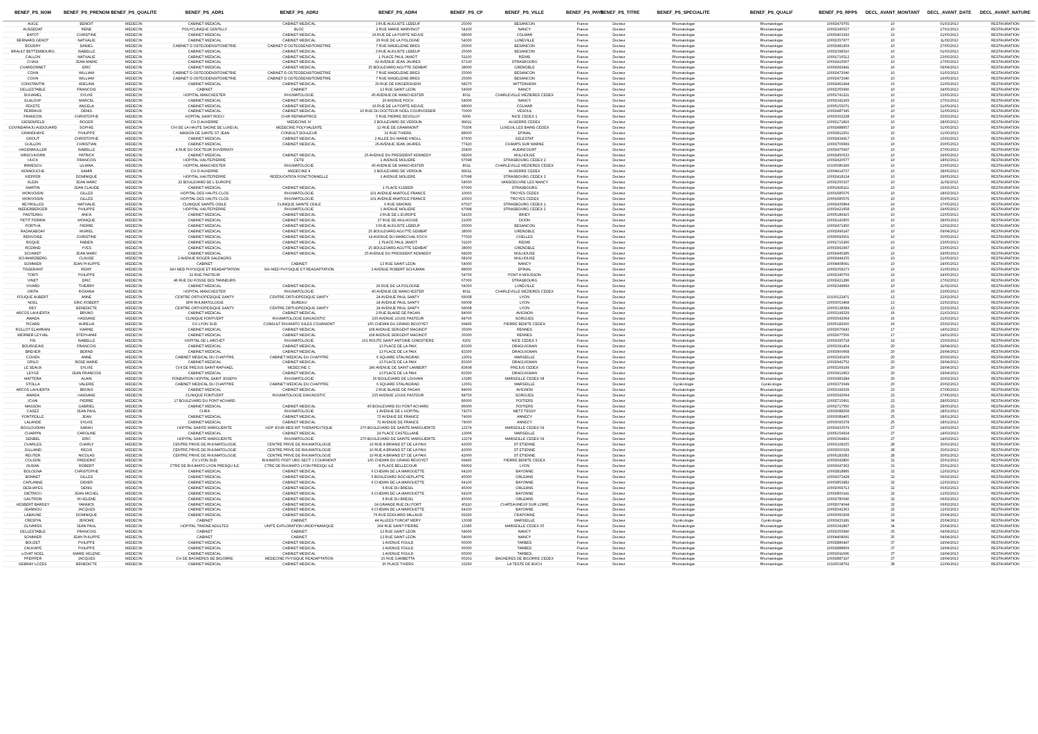| BENEF_PS_NOM | BENEF_PS_PRENOM | BENEF_PS_QUALITE | BENEF_PS_ADR1 | BENEF_PS_ADR2 | BENEF_PS_ADR4 | BENEF_PS_CP | BENEF_PS_VILLE | BENEF_PS_PAYS | BENEF_PS_TITRE | BENEF_PS_SPECIALITE | BENEF_PS_QUALIF | BENEF_PS_RPPS | DECL_AVANT_MONTANT | DECL_AVANT_DATE | DECL_AVANT_NATURE |
| --- | --- | --- | --- | --- | --- | --- | --- | --- | --- | --- | --- | --- | --- | --- | --- |
| AUGE | BENOIT | MEDECIN | CABINET MEDICAL | CABINET MEDICAL | 3 RUE AUGUSTE LEBEUF | 25000 | BESANCON | France | Docteur | Rhumatologie | Rhumatologie | 10002479755 | 10 | 01/03/2013 | RESTAURATION |
| AUSSEDAT | RENE | MEDECIN | POLYCLINIQUE GENTILLY | BLOC | 2 RUE MARIE MARVINGT | 54100 | NANCY | France | Docteur | Rhumatologie | Rhumatologie | 10002345527 | 10 | 17/01/2013 | RESTAURATION |
| BATOT | CHRISTINE | MEDECIN | CABINET MEDICAL | CABINET MEDICAL | 16 RUE DE LA PORTE NEUVE | 68000 | COLMAR | France | Docteur | Rhumatologie | Rhumatologie | 10002403292 | 10 | 21/05/2013 | RESTAURATION |
| BERNARD GENOT | NATHALIE | MEDECIN | CABINET MEDICAL | CABINET MEDICAL | 26 RUE DE LA POLOGNE | 54300 | LUNEVILLE | France | Docteur | Rhumatologie | Rhumatologie | 10002357977 | 10 | 11/02/2013 | RESTAURATION |
| BOUDRY | DANIEL | MEDECIN | CABINET D OSTEODENSITOMETRIE | CABINET D OSTEODENSITOMETRIE | 7 RUE MADELEINE BRES | 25000 | BESANCON | France | Docteur | Rhumatologie | Rhumatologie | 10002481959 | 10 | 27/05/2013 | RESTAURATION |
| BRAULT BETTEMBOURG | ISABELLE | MEDECIN | CABINET MEDICAL | CABINET MEDICAL | 3 RUE AUGUSTE LEBEUF | 25000 | BESANCON | France | Docteur | Rhumatologie | Rhumatologie | 10002398310 | 10 | 01/03/2013 | RESTAURATION |
| CALLON | NATHALIE | MEDECIN | CABINET MEDICAL | CABINET MEDICAL | 1 PLACE PAUL JAMOT | 51100 | REIMS | France | Docteur | Rhumatologie | Rhumatologie | 10001716512 | 10 | 23/05/2013 | RESTAURATION |
| CHAIX | JEAN MARIE | MEDECIN | CABINET MEDICAL | CABINET MEDICAL | 92 AVENUE JEAN JAURES | 67100 | STRASBOURG | France | Docteur | Rhumatologie | Rhumatologie | 10002415007 | 10 | 17/05/2013 | RESTAURATION |
| CHARDONNET | ERIC | MEDECIN | CABINET MEDICAL | CABINET MEDICAL | 25 BOULEVARD AGUTTE SEMBAT | 38000 | GRENOBLE | France | Docteur | Rhumatologie | Rhumatologie | 10002993441 | 10 | 09/04/2013 | RESTAURATION |
| COHN | WILLIAM | MEDECIN | CABINET D OSTEODENSITOMETRIE | CABINET D OSTEODENSITOMETRIE | 7 RUE MADELEINE BRES | 25000 | BESANCON | France | Docteur | Rhumatologie | Rhumatologie | 10002472040 | 10 | 01/03/2013 | RESTAURATION |
| COHN | WILLIAM | MEDECIN | CABINET D OSTEODENSITOMETRIE | CABINET D OSTEODENSITOMETRIE | 7 RUE MADELEINE BRES | 25000 | BESANCON | France | Docteur | Rhumatologie | Rhumatologie | 10002472040 | 10 | 16/05/2013 | RESTAURATION |
| CONSTANTIN | ADELINA | MEDECIN | CABINET MEDICAL | CABINET MEDICAL | 20 RUE DE KINGERSHEIM | 68270 | WITTENHEIM | France | Docteur | Rhumatologie | Rhumatologie | 10002461944 | 10 | 21/05/2013 | RESTAURATION |
| DELLESTABLE | FRANCOIS | MEDECIN | CABINET | CABINET | 13 RUE SAINT LEON | 54000 | NANCY | France | Docteur | Rhumatologie | Rhumatologie | 10002355690 | 10 | 24/05/2013 | RESTAURATION |
| DUHAMEL | SYLVIE | MEDECIN | HOPITAL MANCHESTER | RHUMATOLOGIE | 45 AVENUE DE MANCHESTER | 8011 | CHARLEVILLE MEZIERES CEDEX | France | Docteur | Rhumatologie | Rhumatologie | 10001741221 | 10 | 23/05/2013 | RESTAURATION |
| ELALOUF | MARCEL | MEDECIN | CABINET MEDICAL | CABINET MEDICAL | 20 AVENUE FOCH | 54000 | NANCY | France | Docteur | Rhumatologie | Rhumatologie | 10002342169 | 10 | 17/01/2013 | RESTAURATION |
| FEKETE | ANGELA | MEDECIN | CABINET MEDICAL | CABINET MEDICAL | 16 RUE DE LA PORTE NEUVE | 68000 | COLMAR | France | Docteur | Rhumatologie | Rhumatologie | 10005155071 | 10 | 21/05/2013 | RESTAURATION |
| FERRAUD | DENIS | MEDECIN | CABINET MEDICAL | CABINET MEDICAL | 10 RUE DU DOCTEUR NOEL COURVOISIER | 70000 | VESOUL | France | Docteur | Rhumatologie | Rhumatologie | 10002487345 | 10 | 31/05/2013 | RESTAURATION |
| FRANCON | CHRISTOPHE | MEDECIN | HOPITAL SAINT ROCH | CHIR REPARATRICE | 5 RUE PIERRE DEVOLUY | 6006 | NICE CEDEX 1 | France | Docteur | Rhumatologie | Rhumatologie | 10003302238 | 10 | 25/03/2013 | RESTAURATION |
| GIESENFELD | ROGER | MEDECIN | CH D AUXERRE | MEDECINE IV | 2 BOULEVARD DE VERDUN | 89011 | AUXERRE CEDEX | France | Docteur | Rhumatologie | Rhumatologie | 10002171816 | 10 | 28/05/2013 | RESTAURATION |
| GOVINDARAJU AUDOUARD | SOPHIE | MEDECIN | CHI DE LA HAUTE SAONE DE LUXEUIL | MEDECINE POLYVALENTE | 12 RUE DE GRAMMONT | 70306 | LUXEUIL LES BAINS CEDEX | France | Docteur | Rhumatologie | Rhumatologie | 10002488657 | 10 | 31/05/2013 | RESTAURATION |
| GRANDHAYE | PHILIPPE | MEDECIN | MAISON DE SANTE ST JEAN | CONSULT DOULEUR | 31 RUE THIERS | 88000 | EPINAL | France | Docteur | Rhumatologie | Rhumatologie | 10003812251 | 10 | 31/05/2013 | RESTAURATION |
| GROUT | CHRISTOPHE | MEDECIN | CABINET MEDICAL | CABINET MEDICAL | 2 ALLEE DU MARIE KNOLL | 67600 | SELESTAT | France | Docteur | Rhumatologie | Rhumatologie | 10002434917 | 10 | 15/02/2013 | RESTAURATION |
| GUILLON | CHRISTIAN | MEDECIN | CABINET MEDICAL | CABINET MEDICAL | 26 AVENUE JEAN JAURES | 77420 | CHAMPS SUR MARNE | France | Docteur | Rhumatologie | Rhumatologie | 10003706669 | 10 | 30/05/2013 | RESTAURATION |
| HAGENMULLER | ISABELLE | MEDECIN | 4 RUE DU DOCTEUR DUVERNOY | | | 25400 | AUDINCOURT | France | Docteur | Rhumatologie | Rhumatologie | 10002475647 | 10 | 27/05/2013 | RESTAURATION |
| HIRSCHHORN | PATRICK | MEDECIN | CABINET MEDICAL | CABINET MEDICAL | 25 AVENUE DU PRESIDENT KENNEDY | 68200 | MULHOUSE | France | Docteur | Rhumatologie | Rhumatologie | 10002450533 | 10 | 29/05/2013 | RESTAURATION |
| HUCK | FRANCOIS | MEDECIN | HOPITAL HAUTEPIERRE | CETD | 1 AVENUE MOLIERE | 67098 | STRASBOURG CEDEX 2 | France | Docteur | Rhumatologie | Rhumatologie | 10002420577 | 10 | 18/02/2013 | RESTAURATION |
| IRIMESCU | LILIANA | MEDECIN | HOPITAL MANCHESTER | RHUMATOLOGIE | 45 AVENUE DE MANCHESTER | 8011 | CHARLEVILLE MEZIERES CEDEX | France | Docteur | Rhumatologie | Rhumatologie | 10100080166 | 10 | 23/05/2013 | RESTAURATION |
| KENNOUCHE | SAMIR | MEDECIN | CH D AUXERRE | MEDECINE II | 2 BOULEVARD DE VERDUN | 89011 | AUXERRE CEDEX | France | Docteur | Rhumatologie | Rhumatologie | 10004414727 | 10 | 28/05/2013 | RESTAURATION |
| KIEFFER | DOMINIQUE | MEDECIN | HOPITAL HAUTEPIERRE | REEDUCATION FONCTIONNELLE | 1 AVENUE MOLIERE | 67098 | STRASBOURG CEDEX 2 | France | Docteur | Rhumatologie | Rhumatologie | 10002418134 | 10 | 29/05/2013 | RESTAURATION |
| KLEIN | JEAN MARC | MEDECIN | 23 BOULEVARD DE L EUROPE | | | 54500 | VANDOEUVRE LES NANCY | France | Docteur | Rhumatologie | Rhumatologie | 10002350337 | 10 | 11/02/2013 | RESTAURATION |
| MARTIN | JEAN CLAUDE | MEDECIN | CABINET MEDICAL | CABINET MEDICAL | 1 PLACE KLEBER | 67000 | STRASBOURG | France | Docteur | Rhumatologie | Rhumatologie | 10002426111 | 10 | 16/02/2013 | RESTAURATION |
| MONVOISIN | GILLES | MEDECIN | HOPITAL DES HAUTS CLOS | RHUMATOLOGIE | 101 AVENUE ANATOLE FRANCE | 10003 | TROYES CEDEX | France | Docteur | Rhumatologie | Rhumatologie | 10001685576 | 10 | 18/02/2013 | RESTAURATION |
| MONVOISIN | GILLES | MEDECIN | HOPITAL DES HAUTS CLOS | RHUMATOLOGIE | 101 AVENUE ANATOLE FRANCE | 10003 | TROYES CEDEX | France | Docteur | Rhumatologie | Rhumatologie | 10001685576 | 10 | 30/05/2013 | RESTAURATION |
| NEYROLLES | NATHALIE | MEDECIN | CLINIQUE SAINTE ODILE | CLINIQUE SAINTE ODILE | 6 RUE SIMONIS | 67027 | STRASBOURG CEDEX 1 | France | Docteur | Rhumatologie | Rhumatologie | 10002435864 | 10 | 17/05/2013 | RESTAURATION |
| NIEDERBERGER | PHILIPPE | MEDECIN | HOPITAL HAUTEPIERRE | RHUMATOLOGIE | 1 AVENUE MOLIERE | 67098 | STRASBOURG CEDEX 2 | France | Docteur | Rhumatologie | Rhumatologie | 10002421658 | 10 | 29/05/2013 | RESTAURATION |
| PASTEANU | ANCA | MEDECIN | CABINET MEDICAL | CABINET MEDICAL | 2 RUE DE L EUROPE | 54150 | BRIEY | France | Docteur | Rhumatologie | Rhumatologie | 10005186415 | 10 | 22/05/2013 | RESTAURATION |
| PETIT PERRIN | MONIQUE | MEDECIN | CABINET MEDICAL | CABINET MEDICAL | 27 RUE DE MULHOUSE | 21000 | DIJON | France | Docteur | Rhumatologie | Rhumatologie | 10002143955 | 10 | 28/05/2013 | RESTAURATION |
| PORTHA | PIERRE | MEDECIN | CABINET MEDICAL | CABINET MEDICAL | 3 RUE AUGUSTE LEBEUF | 25000 | BESANCON | France | Docteur | Rhumatologie | Rhumatologie | 10002471950 | 10 | 12/02/2013 | RESTAURATION |
| RAZAKABOAY | MURIEL | MEDECIN | CABINET MEDICAL | CABINET MEDICAL | 25 BOULEVARD AGUTTE SEMBAT | 38000 | GRENOBLE | France | Docteur | Rhumatologie | Rhumatologie | 10002996147 | 10 | 09/04/2013 | RESTAURATION |
| RENVOISE | CHRISTINE | MEDECIN | CABINET MEDICAL | CABINET MEDICAL | 19 AVENUE DU MARECHAL FOCH | 77500 | CHELLES | France | Docteur | Rhumatologie | Rhumatologie | 10000693001 | 10 | 30/05/2013 | RESTAURATION |
| ROQUE | FABIEN | MEDECIN | CABINET MEDICAL | CABINET MEDICAL | 1 PLACE PAUL JAMOT | 51100 | REIMS | France | Docteur | Rhumatologie | Rhumatologie | 10001715266 | 10 | 23/05/2013 | RESTAURATION |
| ROZAND | YVES | MEDECIN | CABINET MEDICAL | CABINET MEDICAL | 25 BOULEVARD AGUTTE SEMBAT | 38000 | GRENOBLE | France | Docteur | Rhumatologie | Rhumatologie | 10002992997 | 10 | 23/05/2013 | RESTAURATION |
| SCHMIDT | JEAN MARC | MEDECIN | CABINET MEDICAL | CABINET MEDICAL | 25 AVENUE DU PRESIDENT KENNEDY | 68200 | MULHOUSE | France | Docteur | Rhumatologie | Rhumatologie | 10002445285 | 10 | 29/05/2013 | RESTAURATION |
| SCHWARZBERG | CLAUDE | MEDECIN | 2 AVENUE ROGER SALENGRO | | | 68100 | MULHOUSE | France | Docteur | Rhumatologie | Rhumatologie | 10002444155 | 10 | 21/05/2013 | RESTAURATION |
| SOMMIER | JEAN PHILIPPE | MEDECIN | CABINET | CABINET | 13 RUE SAINT LEON | 54000 | NANCY | France | Docteur | Rhumatologie | Rhumatologie | 10004408091 | 10 | 24/05/2013 | RESTAURATION |
| TISSERANT | REMY | MEDECIN | SIH MED PHYSIQUE ET READAPTATION | SIH MED PHYSIQUE ET READAPTATION | 3 AVENUE ROBERT SCHUMAN | 88000 | EPINAL | France | Docteur | Rhumatologie | Rhumatologie | 10002358173 | 10 | 31/05/2013 | RESTAURATION |
| TONTI | PHILIPPE | MEDECIN | 32 RUE PASTEUR | | | 54700 | PONT A MOUSSON | France | Docteur | Rhumatologie | Rhumatologie | 10002340759 | 10 | 24/05/2013 | RESTAURATION |
| VINET | ERIC | MEDECIN | 46 RUE DU FOSSE DES TANNEURS | | | 67000 | STRASBOURG | France | Docteur | Rhumatologie | Rhumatologie | 10002421286 | 10 | 17/02/2013 | RESTAURATION |
| VIVARD | THIERRY | MEDECIN | CABINET MEDICAL | CABINET MEDICAL | 26 RUE DE LA POLOGNE | 54300 | LUNEVILLE | France | Docteur | Rhumatologie | Rhumatologie | 10002349669 | 10 | 11/02/2013 | RESTAURATION |
| ORITA | ROXANA | MEDECIN | HOPITAL MANCHESTER | RHUMATOLOGIE | 45 AVENUE DE MANCHESTER | 8011 | CHARLEVILLE MEZIERES CEDEX | France | Docteur | Rhumatologie | Rhumatologie | | 10 | 23/05/2013 | RESTAURATION |
| FOUQUE AUBERT | ANNE | MEDECIN | CENTRE ORTHOPEDIQUE SANTY | CENTRE ORTHOPEDIQUE SANTY | 24 AVENUE PAUL SANTY | 69008 | LYON | France | Docteur | Rhumatologie | Rhumatologie | 10100122471 | 13 | 22/02/2013 | RESTAURATION |
| NOEL | ERIC ROBERT | MEDECIN | SFR RHUMATOLOGIE | BUREAU | 24 AVENUE PAUL SANTY | 69008 | LYON | France | Docteur | Rhumatologie | Rhumatologie | 10003053468 | 13 | 22/02/2013 | RESTAURATION |
| REY | BENEDICTE | MEDECIN | CENTRE ORTHOPEDIQUE SANTY | CENTRE ORTHOPEDIQUE SANTY | 24 AVENUE PAUL SANTY | 69008 | LYON | France | Docteur | Rhumatologie | Rhumatologie | 10003138384 | 13 | 22/02/2013 | RESTAURATION |
| ARCOS LAHUERTA | BRUNO | MEDECIN | CABINET MEDICAL | CABINET MEDICAL | 2 RUE BLAISE DE PAGAN | 84000 | AVIGNON | France | Docteur | Rhumatologie | Rhumatologie | 10003199329 | 16 | 21/03/2013 | RESTAURATION |
| AWADA | HASSANE | MEDECIN | CLINIQUE FONTVERT | RHUMATOLOGIE DIAGNOSTIC | 235 AVENUE LOUIS PASTEUR | 84700 | SORGUES | France | Docteur | Rhumatologie | Rhumatologie | 10003542064 | 16 | 21/03/2013 | RESTAURATION |
| PICARD | AURELIA | MEDECIN | CH LYON SUD | CONSULT RHUMATO JULES COURMONT | 165 CHEMIN DU GRAND REVOYET | 69495 | PIERRE BENITE CEDEX | France | Docteur | Rhumatologie | Rhumatologie | 10005182000 | 16 | 25/02/2013 | RESTAURATION |
| ROLLOT ELAMRANI | KARINE | MEDECIN | CABINET MEDICAL | CABINET MEDICAL | 108 AVENUE SERGENT MAGINOT | 35000 | RENNES | France | Docteur | Rhumatologie | Rhumatologie | 10002670643 | 17 | 14/01/2013 | RESTAURATION |
| WERNER LEYVAL | STEPHANIE | MEDECIN | CABINET MEDICAL | CABINET MEDICAL | 108 AVENUE SERGENT MAGINOT | 35000 | RENNES | France | Docteur | Rhumatologie | Rhumatologie | 10002677556 | 17 | 14/01/2013 | RESTAURATION |
| FIS | ISABELLE | MEDECIN | HOPITAL DE L ARCHET | RHUMATOLOGIE | 151 ROUTE SAINT ANTOINE GINESTIERE | 6202 | NICE CEDEX 3 | France | Docteur | Rhumatologie | Rhumatologie | 10003295718 | 19 | 15/03/2013 | RESTAURATION |
| BOURGEAIS | FRANCOIS | MEDECIN | CABINET MEDICAL | CABINET MEDICAL | 13 PLACE DE LA PAIX | 83300 | DRAGUIGNAN | France | Docteur | Rhumatologie | Rhumatologie | 10003391454 | 20 | 29/04/2013 | RESTAURATION |
| BREHER | BERND | MEDECIN | CABINET MEDICAL | CABINET MEDICAL | 13 PLACE DE LA PAIX | 83300 | DRAGUIGNAN | France | Docteur | Rhumatologie | Rhumatologie | 10003900668 | 20 | 29/04/2013 | RESTAURATION |
| COHEN | ANNE | MEDECIN | CABINET MEDICAL DU CHAPITRE | CABINET MEDICAL DU CHAPITRE | 6 SQUARE STALINGRAD | 13001 | MARSEILLE | France | Docteur | Rhumatologie | Rhumatologie | 10003343109 | 20 | 20/02/2013 | RESTAURATION |
| GRILO | ROSE MARIE | MEDECIN | CABINET MEDICAL | CABINET MEDICAL | 13 PLACE DE LA PAIX | 83300 | DRAGUIGNAN | France | Docteur | Rhumatologie | Rhumatologie | 10002942752 | 20 | 29/04/2013 | RESTAURATION |
| LE SEAUX | SYLVIE | MEDECIN | CHI DE FREJUS SAINT RAPHAEL | MEDECINE C | 240 AVENUE DE SAINT LAMBERT | 83608 | FREJUS CEDEX | France | Docteur | Rhumatologie | Rhumatologie | 10003169199 | 20 | 29/04/2013 | RESTAURATION |
| LEYGE | JEAN FRANCOIS | MEDECIN | CABINET MEDICAL | CABINET MEDICAL | 13 PLACE DE LA PAIX | 83300 | DRAGUIGNAN | France | Docteur | Rhumatologie | Rhumatologie | 10003912952 | 20 | 29/04/2013 | RESTAURATION |
| MATTERA | ALAIN | MEDECIN | FONDATION HOPITAL SAINT JOSEPH | RHUMATOLOGIE | 26 BOULEVARD DE LOUVAIN | 13285 | MARSEILLE CEDEX 08 | France | Docteur | Rhumatologie | Rhumatologie | 10003983284 | 20 | 20/02/2013 | RESTAURATION |
| STOLLA | VALERIE | MEDECIN | CABINET MEDICAL DU CHAPITRE | CABINET MEDICAL DU CHAPITRE | 6 SQUARE STALINGRAD | 13001 | MARSEILLE | France | Docteur | Gynécologie | Gynécologie | 10003373049 | 20 | 20/02/2013 | RESTAURATION |
| ARCOS LAHUERTA | BRUNO | MEDECIN | CABINET MEDICAL | CABINET MEDICAL | 2 RUE BLAISE DE PAGAN | 84000 | AVIGNON | France | Docteur | Rhumatologie | Rhumatologie | 10003199329 | 23 | 27/06/2013 | RESTAURATION |
| AWADA | HASSANE | MEDECIN | CLINIQUE FONTVERT | RHUMATOLOGIE DIAGNOSTIC | 235 AVENUE LOUIS PASTEUR | 84700 | SORGUES | France | Docteur | Rhumatologie | Rhumatologie | 10003542064 | 23 | 27/06/2013 | RESTAURATION |
| ICHAI | PIERRE | MEDECIN | 17 BOULEVARD DU PONT ACHARD | | | 86000 | POITIERS | France | Docteur | Rhumatologie | Rhumatologie | 10002715661 | 23 | 28/05/2013 | RESTAURATION |
| MASSON | GABRIEL | MEDECIN | CABINET MEDICAL | CABINET MEDICAL | 45 BOULEVARD DU PONT ACHARD | 86000 | POITIERS | France | Docteur | Rhumatologie | Rhumatologie | 10002717550 | 23 | 28/05/2013 | RESTAURATION |
| CASEZ | JEAN PAUL | MEDECIN | CHRA | RHUMATOLOGIE | 1 AVENUE DE L HOPITAL | 74370 | METZ TESSY | France | Docteur | Rhumatologie | Rhumatologie | 10003088258 | 25 | 18/01/2013 | RESTAURATION |
| FONTFEILLE | JEAN | MEDECIN | CABINET MEDICAL | CABINET MEDICAL | 72 AVENUE DE FRANCE | 74000 | ANNECY | France | Docteur | Rhumatologie | Rhumatologie | 10003089405 | 25 | 18/01/2013 | RESTAURATION |
| LALANDE | SYLVIE | MEDECIN | CABINET MEDICAL | CABINET MEDICAL | 72 AVENUE DE FRANCE | 74000 | ANNECY | France | Docteur | Rhumatologie | Rhumatologie | 10003095378 | 25 | 18/01/2013 | RESTAURATION |
| BOULOUDIAN | SARAH | MEDECIN | HOPITAL SAINTE MARGUERITE | HOP JOUR MED INT THERAPEUTIQUE | 270 BOULEVARD DE SAINTE MARGUERITE | 13274 | MARSEILLE CEDEX 09 | France | Docteur | Rhumatologie | Rhumatologie | 10003433579 | 27 | 14/03/2013 | RESTAURATION |
| CHARPIN | CAROLINE | MEDECIN | CABINET MEDICAL | CABINET MEDICAL | 24 PLACE CASTELLANE | 13006 | MARSEILLE | France | Docteur | Rhumatologie | Rhumatologie | 10005154934 | 27 | 14/03/2013 | RESTAURATION |
| SENBEL | ERIC | MEDECIN | HOPITAL SAINTE MARGUERITE | RHUMATOLOGIE | 270 BOULEVARD DE SAINTE MARGUERITE | 13274 | MARSEILLE CEDEX 09 | France | Docteur | Rhumatologie | Rhumatologie | 10003364816 | 27 | 14/03/2013 | RESTAURATION |
| CHARLES | CHARLY | MEDECIN | CENTRE PRIVE DE RHUMATOLOGIE | CENTRE PRIVE DE RHUMATOLOGIE | 10 RUE A BRIAND ET DE LA PAIX | 42000 | ST ETIENNE | France | Docteur | Rhumatologie | Rhumatologie | 10003108155 | 28 | 30/01/2013 | RESTAURATION |
| JULLIAND | REGIS | MEDECIN | CENTRE PRIVE DE RHUMATOLOGIE | CENTRE PRIVE DE RHUMATOLOGIE | 10 RUE A BRIAND ET DE LA PAIX | 42000 | ST ETIENNE | France | Docteur | Rhumatologie | Rhumatologie | 10003000329 | 28 | 30/01/2013 | RESTAURATION |
| REUTER | NICOLAS | MEDECIN | CENTRE PRIVE DE RHUMATOLOGIE | CENTRE PRIVE DE RHUMATOLOGIE | 10 RUE A BRIAND ET DE LA PAIX | 42000 | ST ETIENNE | France | Docteur | Rhumatologie | Rhumatologie | 10005182083 | 28 | 30/01/2013 | RESTAURATION |
| COLSON | FREDERIC | MEDECIN | CH LYON SUD | RHUMATO POST URG SECT J COURMONT | 165 CHEMIN DU GRAND REVOYET | 69495 | PIERRE BENITE CEDEX | France | Docteur | Rhumatologie | Rhumatologie | 10003042800 | 31 | 25/01/2013 | RESTAURATION |
| DUSAN | ROBERT | MEDECIN | CTRE DE RHUMATO LYON PRESQU ILE | CTRE DE RHUMATO LYON PRESQU ILE | 8 PLACE BELLECOUR | 69002 | LYON | France | Docteur | Rhumatologie | Rhumatologie | 10003047262 | 31 | 25/01/2013 | RESTAURATION |
| BOLOGNA | CHRISTOPHE | MEDECIN | CABINET MEDICAL | CABINET MEDICAL | 6 CHEMIN DE LA MAROUETTE | 64100 | BAYONNE | France | Docteur | Rhumatologie | Rhumatologie | 10002818895 | 32 | 12/02/2013 | RESTAURATION |
| BONNET | GILLES | MEDECIN | CABINET MEDICAL | CABINET MEDICAL | 5 BOULEVARD ROCHEPLATTE | 45000 | ORLEANS | France | Docteur | Rhumatologie | Rhumatologie | 10002072428 | 32 | 06/02/2013 | RESTAURATION |
| CAPLANNE | DIDIER | MEDECIN | CABINET MEDICAL | CABINET MEDICAL | 6 CHEMIN DE LA MAROUETTE | 64100 | BAYONNE | France | Docteur | Rhumatologie | Rhumatologie | 10003853982 | 32 | 12/02/2013 | RESTAURATION |
| DESHAYES | DENIS | MEDECIN | CABINET MEDICAL | CABINET MEDICAL | 6 RUE DU BRESIL | 45000 | ORLEANS | France | Docteur | Rhumatologie | Rhumatologie | 10002069713 | 32 | 06/02/2013 | RESTAURATION |
| DIETRICH | JEAN MICHEL | MEDECIN | CABINET MEDICAL | CABINET MEDICAL | 6 CHEMIN DE LA MAROUETTE | 64100 | BAYONNE | France | Docteur | Rhumatologie | Rhumatologie | 10002800141 | 32 | 12/02/2013 | RESTAURATION |
| GAUTRON | M HELENE | MEDECIN | CABINET MEDICAL | CABINET MEDICAL | 6 RUE DU BRESIL | 45000 | ORLEANS | France | Docteur | Rhumatologie | Rhumatologie | 10003780540 | 32 | 06/02/2013 | RESTAURATION |
| HESBERT BARDEY | YANNICK | MEDECIN | CABINET MEDICAL | CABINET MEDICAL | 24 GRANDE RUE DU PORT | 45110 | CHATEAUNEUF SUR LOIRE | France | Docteur | Rhumatologie | Rhumatologie | 10002074044 | 32 | 06/02/2013 | RESTAURATION |
| JEANNOU | JACQUES | MEDECIN | CABINET MEDICAL | CABINET MEDICAL | 6 CHEMIN DE LA MAROUETTE | 64100 | BAYONNE | France | Docteur | Rhumatologie | Rhumatologie | 10002042363 | 32 | 12/02/2013 | RESTAURATION |
| LABAUNE | DOMINIQUE | MEDECIN | CABINET MEDICAL | CABINET MEDICAL | 76 RUE EDOUARD MILLAUD | 69290 | CRAPONNE | France | Docteur | Rhumatologie | Rhumatologie | 10003060208 | 33 | 25/04/2013 | RESTAURATION |
| CRESPIN | JEROME | MEDECIN | CABINET | CABINET | 44 ALLEES TURCAT MERY | 13008 | MARSEILLE | France | Docteur | Gynécologie | Gynécologie | 10003433181 | 34 | 25/04/2013 | RESTAURATION |
| OLIVARES | JEAN PAUL | MEDECIN | HOPITAL TIMONE ADULTES | UNITE EXPLORATION URODYNAMIQUE | 264 RUE SAINT PIERRE | 13385 | MARSEILLE CEDEX 05 | France | Docteur | Rhumatologie | Rhumatologie | 10003341897 | 34 | 25/04/2013 | RESTAURATION |
| DELLESTABLE | FRANCOIS | MEDECIN | CABINET | CABINET | 13 RUE SAINT LEON | 54000 | NANCY | France | Docteur | Rhumatologie | Rhumatologie | 10002355690 | 35 | 04/04/2013 | RESTAURATION |
| SOMMIER | JEAN PHILIPPE | MEDECIN | CABINET | CABINET | 13 RUE SAINT LEON | 54000 | NANCY | France | Docteur | Rhumatologie | Rhumatologie | 10004408091 | 35 | 04/04/2013 | RESTAURATION |
| BOUZET | PHILIPPE | MEDECIN | CABINET MEDICAL | CABINET MEDICAL | 1 AVENUE FOULD | 65000 | TARBES | France | Docteur | Rhumatologie | Rhumatologie | 10002886447 | 37 | 19/04/2013 | RESTAURATION |
| CAUHAPE | PHILIPPE | MEDECIN | CABINET MEDICAL | CABINET MEDICAL | 1 AVENUE FOULD | 65000 | TARBES | France | Docteur | Rhumatologie | Rhumatologie | 10002888609 | 37 | 19/04/2013 | RESTAURATION |
| LOVAT NOEL | MARIE HELENE | MEDECIN | CABINET MEDICAL | CABINET MEDICAL | 1 AVENUE FOULD | 65000 | TARBES | France | Docteur | Rhumatologie | Rhumatologie | 10002911666 | 37 | 19/04/2013 | RESTAURATION |
| PFEIFFER | JACQUES | MEDECIN | CH DE BAGNERES DE BIGORRE | MEDECINE PHYSIQUE READAPTATION | 15 RUE GAMBETTA | 65201 | BAGNERES DE BIGORRE CEDEX | France | Docteur | Rhumatologie | Rhumatologie | 10002887197 | 37 | 19/04/2013 | RESTAURATION |
| DEBRAY LOZES | BENEDICTE | MEDECIN | CABINET MEDICAL | CABINET MEDICAL | 20 PLACE THIERS | 33260 | LA TESTE DE BUCH | France | Docteur | Rhumatologie | Rhumatologie | 10100038792 | 38 | 21/06/2013 | RESTAURATION |